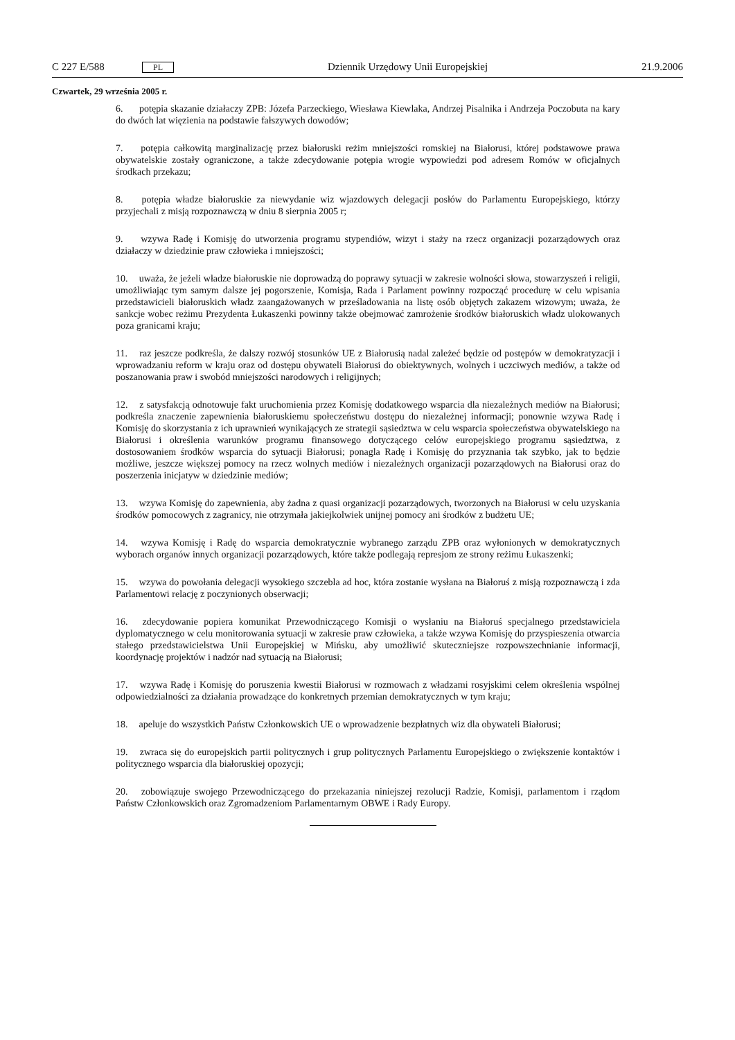C 227 E/588 PL Dziennik Urzędowy Unii Europejskiej 21.9.2006
Czwartek, 29 września 2005 r.
6. potępia skazanie działaczy ZPB: Józefa Parzeckiego, Wiesława Kiewlaka, Andrzej Pisalnika i Andrzeja Poczobuta na kary do dwóch lat więzienia na podstawie fałszywych dowodów;
7. potępia całkowitą marginalizację przez białoruski reżim mniejszości romskiej na Białorusi, której podstawowe prawa obywatelskie zostały ograniczone, a także zdecydowanie potępia wrogie wypowiedzi pod adresem Romów w oficjalnych środkach przekazu;
8. potępia władze białoruskie za niewydanie wiz wjazdowych delegacji posłów do Parlamentu Europejskiego, którzy przyjechali z misją rozpoznawczą w dniu 8 sierpnia 2005 r;
9. wzywa Radę i Komisję do utworzenia programu stypendiów, wizyt i staży na rzecz organizacji pozarządowych oraz działaczy w dziedzinie praw człowieka i mniejszości;
10. uważa, że jeżeli władze białoruskie nie doprowadzą do poprawy sytuacji w zakresie wolności słowa, stowarzyszeń i religii, umożliwiając tym samym dalsze jej pogorszenie, Komisja, Rada i Parlament powinny rozpocząć procedurę w celu wpisania przedstawicieli białoruskich władz zaangażowanych w prześladowania na listę osób objętych zakazem wizowym; uważa, że sankcje wobec reżimu Prezydenta Łukaszenki powinny także obejmować zamrożenie środków białoruskich władz ulokowanych poza granicami kraju;
11. raz jeszcze podkreśla, że dalszy rozwój stosunków UE z Białorusią nadal zależeć będzie od postępów w demokratyzacji i wprowadzaniu reform w kraju oraz od dostępu obywateli Białorusi do obiektywnych, wolnych i uczciwych mediów, a także od poszanowania praw i swobód mniejszości narodowych i religijnych;
12. z satysfakcją odnotowuje fakt uruchomienia przez Komisję dodatkowego wsparcia dla niezależnych mediów na Białorusi; podkreśla znaczenie zapewnienia białoruskiemu społeczeństwu dostępu do niezależnej informacji; ponownie wzywa Radę i Komisję do skorzystania z ich uprawnień wynikających ze strategii sąsiedztwa w celu wsparcia społeczeństwa obywatelskiego na Białorusi i określenia warunków programu finansowego dotyczącego celów europejskiego programu sąsiedztwa, z dostosowaniem środków wsparcia do sytuacji Białorusi; ponagla Radę i Komisję do przyznania tak szybko, jak to będzie możliwe, jeszcze większej pomocy na rzecz wolnych mediów i niezależnych organizacji pozarządowych na Białorusi oraz do poszerzenia inicjatyw w dziedzinie mediów;
13. wzywa Komisję do zapewnienia, aby żadna z quasi organizacji pozarządowych, tworzonych na Białorusi w celu uzyskania środków pomocowych z zagranicy, nie otrzymała jakiejkolwiek unijnej pomocy ani środków z budżetu UE;
14. wzywa Komisję i Radę do wsparcia demokratycznie wybranego zarządu ZPB oraz wyłonionych w demokratycznych wyborach organów innych organizacji pozarządowych, które także podlegają represjom ze strony reżimu Łukaszenki;
15. wzywa do powołania delegacji wysokiego szczebla ad hoc, która zostanie wysłana na Białoruś z misją rozpoznawczą i zda Parlamentowi relację z poczynionych obserwacji;
16. zdecydowanie popiera komunikat Przewodniczącego Komisji o wysłaniu na Białoruś specjalnego przedstawiciela dyplomatycznego w celu monitorowania sytuacji w zakresie praw człowieka, a także wzywa Komisję do przyspieszenia otwarcia stałego przedstawicielstwa Unii Europejskiej w Mińsku, aby umożliwić skuteczniejsze rozpowszechnianie informacji, koordynację projektów i nadzór nad sytuacją na Białorusi;
17. wzywa Radę i Komisję do poruszenia kwestii Białorusi w rozmowach z władzami rosyjskimi celem określenia wspólnej odpowiedzialności za działania prowadzące do konkretnych przemian demokratycznych w tym kraju;
18. apeluje do wszystkich Państw Członkowskich UE o wprowadzenie bezpłatnych wiz dla obywateli Białorusi;
19. zwraca się do europejskich partii politycznych i grup politycznych Parlamentu Europejskiego o zwiększenie kontaktów i politycznego wsparcia dla białoruskiej opozycji;
20. zobowiązuje swojego Przewodniczącego do przekazania niniejszej rezolucji Radzie, Komisji, parlamentom i rządom Państw Członkowskich oraz Zgromadzeniom Parlamentarnym OBWE i Rady Europy.